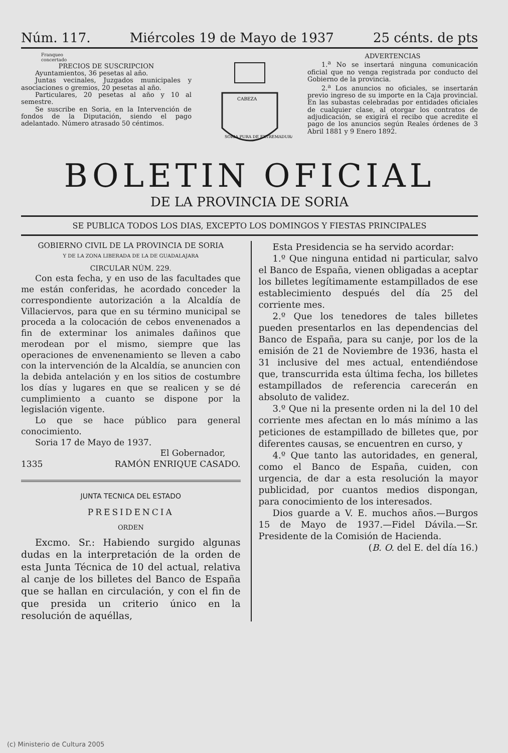Núm. 117. Miércoles 19 de Mayo de 1937 25 cénts. de pts
Franqueo
concertado
PRECIOS DE SUSCRIPCION
Ayuntamientos, 36 pesetas al año.
Juntas vecinales, Juzgados municipales y asociaciones o gremios, 20 pesetas al año.
Particulares, 20 pesetas al año y 10 al semestre.
Se suscribe en Soria, en la Intervención de fondos de la Diputación, siendo el pago adelantado. Número atrasado 50 céntimos.
CABEZA
SORIA PURA DE EXTREMADURA
ADVERTENCIAS
1.<sup>a</sup> No se insertará ninguna comunicación oficial que no venga registrada por conducto del Gobierno de la provincia.
2.<sup>a</sup> Los anuncios no oficiales, se insertarán previo ingreso de su importe en la Caja provincial. En las subastas celebradas por entidades oficiales de cualquier clase, al otorgar los contratos de adjudicación, se exigirá el recibo que acredite el pago de los anuncios según Reales órdenes de 3 Abril 1881 y 9 Enero 1892.
BOLETIN OFICIAL
DE LA PROVINCIA DE SORIA
SE PUBLICA TODOS LOS DIAS, EXCEPTO LOS DOMINGOS Y FIESTAS PRINCIPALES
GOBIERNO CIVIL DE LA PROVINCIA DE SORIA
Y DE LA ZONA LIBERADA DE LA DE GUADALAJARA
CIRCULAR NÚM. 229.
Con esta fecha, y en uso de las facultades que me están conferidas, he acordado conceder la correspondiente autorización a la Alcaldía de Villaciervos, para que en su término municipal se proceda a la colocación de cebos envenenados a fin de exterminar los animales dañinos que merodean por el mismo, siempre que las operaciones de envenenamiento se lleven a cabo con la intervención de la Alcaldía, se anuncien con la debida antelación y en los sitios de costumbre los días y lugares en que se realicen y se dé cumplimiento a cuanto se dispone por la legislación vigente.
Lo que se hace público para general conocimiento.
Soria 17 de Mayo de 1937.
El Gobernador,
1335 RAMÓN ENRIQUE CASADO.
JUNTA TECNICA DEL ESTADO
PRESIDENCIA
ORDEN
Excmo. Sr.: Habiendo surgido algunas dudas en la interpretación de la orden de esta Junta Técnica de 10 del actual, relativa al canje de los billetes del Banco de España que se hallan en circulación, y con el fin de que presida un criterio único en la resolución de aquéllas,
Esta Presidencia se ha servido acordar:
1.º Que ninguna entidad ni particular, salvo el Banco de España, vienen obligadas a aceptar los billetes legítimamente estampillados de ese establecimiento después del día 25 del corriente mes.
2.º Que los tenedores de tales billetes pueden presentarlos en las dependencias del Banco de España, para su canje, por los de la emisión de 21 de Noviembre de 1936, hasta el 31 inclusive del mes actual, entendiéndose que, transcurrida esta última fecha, los billetes estampillados de referencia carecerán en absoluto de validez.
3.º Que ni la presente orden ni la del 10 del corriente mes afectan en lo más mínimo a las peticiones de estampillado de billetes que, por diferentes causas, se encuentren en curso, y
4.º Que tanto las autoridades, en general, como el Banco de España, cuiden, con urgencia, de dar a esta resolución la mayor publicidad, por cuantos medios dispongan, para conocimiento de los interesados.
Dios guarde a V. E. muchos años.—Burgos 15 de Mayo de 1937.—Fidel Dávila.—Sr. Presidente de la Comisión de Hacienda.
(B. O. del E. del día 16.)
(c) Ministerio de Cultura 2005